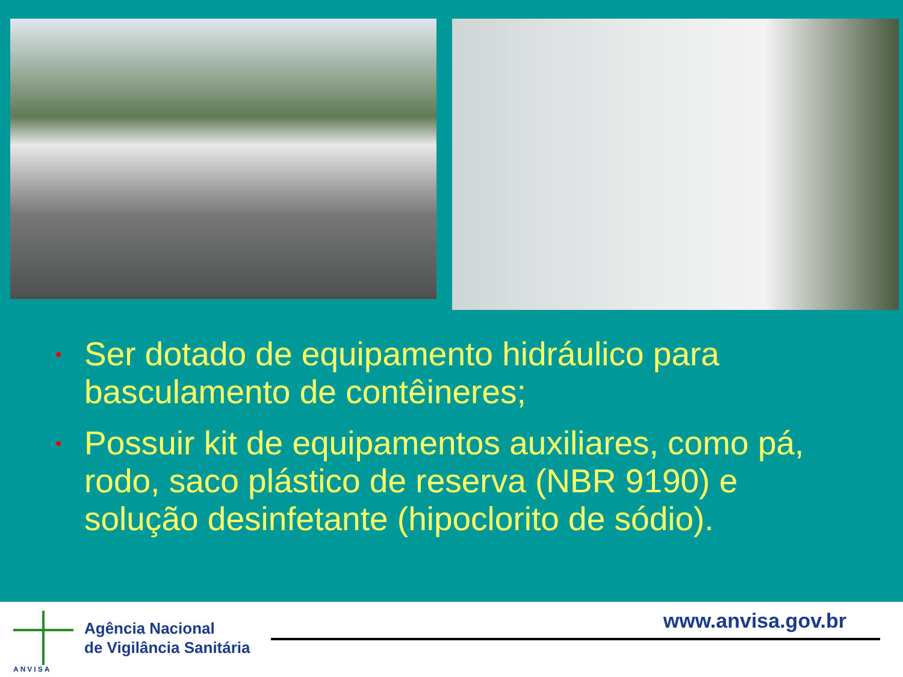• Ser dotado de equipamento hidráulico para basculamento de contêineres;
• Possuir kit de equipamentos auxiliares, como pá, rodo, saco plástico de reserva (NBR 9190) e solução desinfetante (hipoclorito de sódio).
ANVISA
Agência Nacional
de Vigilância Sanitária
www.anvisa.gov.br